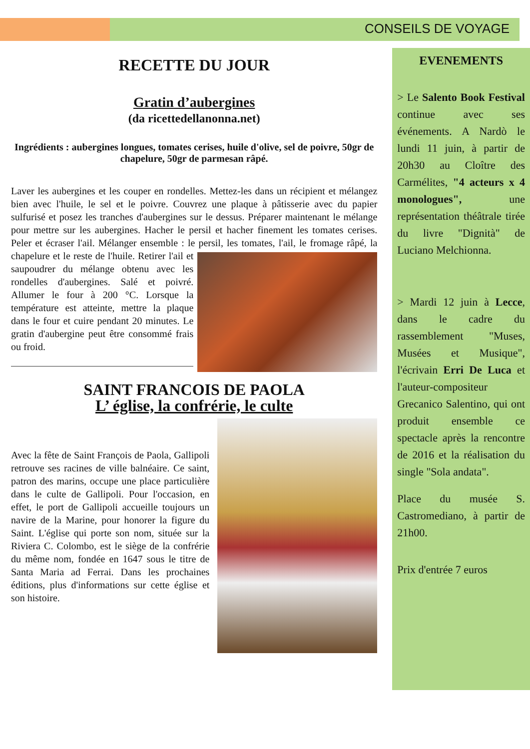CONSEILS DE VOYAGE
RECETTE DU JOUR
Gratin d’aubergines
(da ricettedellanonna.net)
Ingrédients : aubergines longues, tomates cerises, huile d'olive, sel de poivre, 50gr de chapelure, 50gr de parmesan râpé.
Laver les aubergines et les couper en rondelles. Mettez-les dans un récipient et mélangez bien avec l'huile, le sel et le poivre. Couvrez une plaque à pâtisserie avec du papier sulfurisé et posez les tranches d'aubergines sur le dessus. Préparer maintenant le mélange pour mettre sur les aubergines. Hacher le persil et hacher finement les tomates cerises. Peler et écraser l'ail. Mélanger ensemble : le persil, les tomates, l'ail, le fromage râpé, la chapelure et le reste de l'huile. Retirer l'ail et saupoudrer du mélange obtenu avec les rondelles d'aubergines. Salé et poivré. Allumer le four à 200 °C. Lorsque la température est atteinte, mettre la plaque dans le four et cuire pendant 20 minutes. Le gratin d'aubergine peut être consommé frais ou froid.
SAINT FRANCOIS DE PAOLA
L’ église, la confrérie, le culte
Avec la fête de Saint François de Paola, Gallipoli retrouve ses racines de ville balnéaire. Ce saint, patron des marins, occupe une place particulière dans le culte de Gallipoli. Pour l'occasion, en effet, le port de Gallipoli accueille toujours un navire de la Marine, pour honorer la figure du Saint. L'église qui porte son nom, située sur la Riviera C. Colombo, est le siège de la confrérie du même nom, fondée en 1647 sous le titre de Santa Maria ad Ferrai. Dans les prochaines éditions, plus d'informations sur cette église et son histoire.
EVENEMENTS
> Le Salento Book Festival continue avec ses événements. A Nardò le lundi 11 juin, à partir de 20h30 au Cloître des Carmélites, "4 acteurs x 4 monologues", une représentation théâtrale tirée du livre "Dignità" de Luciano Melchionna.
> Mardi 12 juin à Lecce, dans le cadre du rassemblement "Muses, Musées et Musique", l'écrivain Erri De Luca et l'auteur-compositeur Grecanico Salentino, qui ont produit ensemble ce spectacle après la rencontre de 2016 et la réalisation du single "Sola andata".
Place du musée S. Castromediano, à partir de 21h00.
Prix d'entrée 7 euros